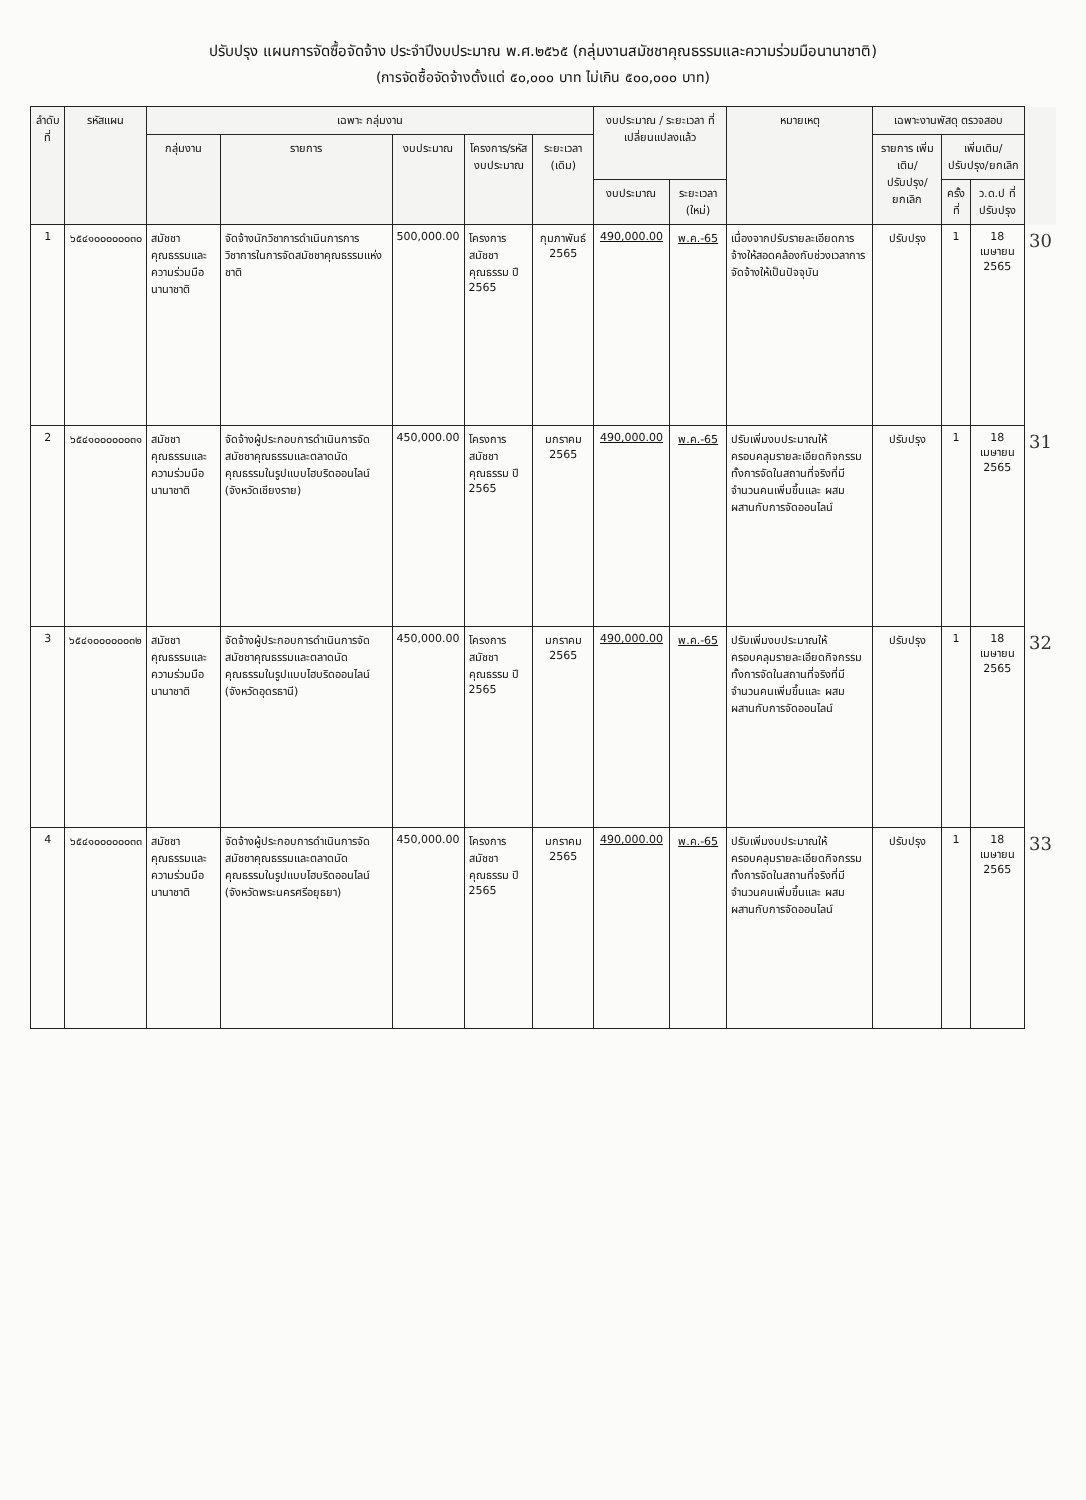ปรับปรุง แผนการจัดซื้อจัดจ้าง ประจำปีงบประมาณ พ.ศ.๒๕๖๕ (กลุ่มงานสมัชชาคุณธรรมและความร่วมมือนานาชาติ)
(การจัดซื้อจัดจ้างตั้งแต่ ๕๐,๐๐๐ บาท ไม่เกิน ๕๐๐,๐๐๐ บาท)
| ลำดับที่ | รหัสแผน | เฉพาะ กลุ่มงาน | | | | | งบประมาณ / ระยะเวลา ที่เปลี่ยนแปลงแล้ว | | หมายเหตุ | เฉพาะงานพัสดุ ตรวจสอบ | | | |
| --- | --- | --- | --- | --- | --- | --- | --- | --- | --- | --- | --- | --- | --- |
| | | กลุ่มงาน | รายการ | งบประมาณ | โครงการ/รหัสงบประมาณ | ระยะเวลา (เดิม) | | | | รายการ เพิ่มเติม/ปรับปรุง/ ยกเลิก | เพิ่มเติม/ปรับปรุง/ยกเลิก | | |
| | | | | | | | งบประมาณ | ระยะเวลา (ใหม่) | | | ครั้งที่ | ว.ด.ป ที่ปรับปรุง | |
| 1 | ๖๕๔๑๐๐๐๐๐๐๓๐ | สมัชชาคุณธรรมและความร่วมมือนานาชาติ | จัดจ้างนักวิชาการดำเนินการการวิชาการในการจัดสมัชชาคุณธรรมแห่งชาติ | 500,000.00 | โครงการสมัชชาคุณธรรม ปี 2565 | กุมภาพันธ์ 2565 | 490,000.00 | พ.ค.-65 | เนื่องจากปรับรายละเอียดการจ้างให้สอดคล้องกับช่วงเวลาการจัดจ้างให้เป็นปัจจุบัน | ปรับปรุง | 1 | 18 เมษายน 2565 | 30 |
| 2 | ๖๕๔๑๐๐๐๐๐๐๓๑ | สมัชชาคุณธรรมและความร่วมมือนานาชาติ | จัดจ้างผู้ประกอบการดำเนินการจัดสมัชชาคุณธรรมและตลาดนัดคุณธรรมในรูปแบบไฮบริดออนไลน์ (จังหวัดเชียงราย) | 450,000.00 | โครงการสมัชชาคุณธรรม ปี 2565 | มกราคม 2565 | 490,000.00 | พ.ค.-65 | ปรับเพิ่มงบประมาณให้ครอบคลุมรายละเอียดกิจกรรม ทั้งการจัดในสถานที่จริงที่มีจำนวนคนเพิ่มขึ้นและ ผสมผสานกับการจัดออนไลน์ | ปรับปรุง | 1 | 18 เมษายน 2565 | 31 |
| 3 | ๖๕๔๑๐๐๐๐๐๐๓๒ | สมัชชาคุณธรรมและความร่วมมือนานาชาติ | จัดจ้างผู้ประกอบการดำเนินการจัดสมัชชาคุณธรรมและตลาดนัดคุณธรรมในรูปแบบไฮบริดออนไลน์ (จังหวัดอุดรธานี) | 450,000.00 | โครงการสมัชชาคุณธรรม ปี 2565 | มกราคม 2565 | 490,000.00 | พ.ค.-65 | ปรับเพิ่มงบประมาณให้ครอบคลุมรายละเอียดกิจกรรม ทั้งการจัดในสถานที่จริงที่มีจำนวนคนเพิ่มขึ้นและ ผสมผสานกับการจัดออนไลน์ | ปรับปรุง | 1 | 18 เมษายน 2565 | 32 |
| 4 | ๖๕๔๑๐๐๐๐๐๐๓๓ | สมัชชาคุณธรรมและความร่วมมือนานาชาติ | จัดจ้างผู้ประกอบการดำเนินการจัดสมัชชาคุณธรรมและตลาดนัดคุณธรรมในรูปแบบไฮบริดออนไลน์ (จังหวัดพระนครศรีอยุธยา) | 450,000.00 | โครงการสมัชชาคุณธรรม ปี 2565 | มกราคม 2565 | 490,000.00 | พ.ค.-65 | ปรับเพิ่มงบประมาณให้ครอบคลุมรายละเอียดกิจกรรม ทั้งการจัดในสถานที่จริงที่มีจำนวนคนเพิ่มขึ้นและ ผสมผสานกับการจัดออนไลน์ | ปรับปรุง | 1 | 18 เมษายน 2565 | 33 |